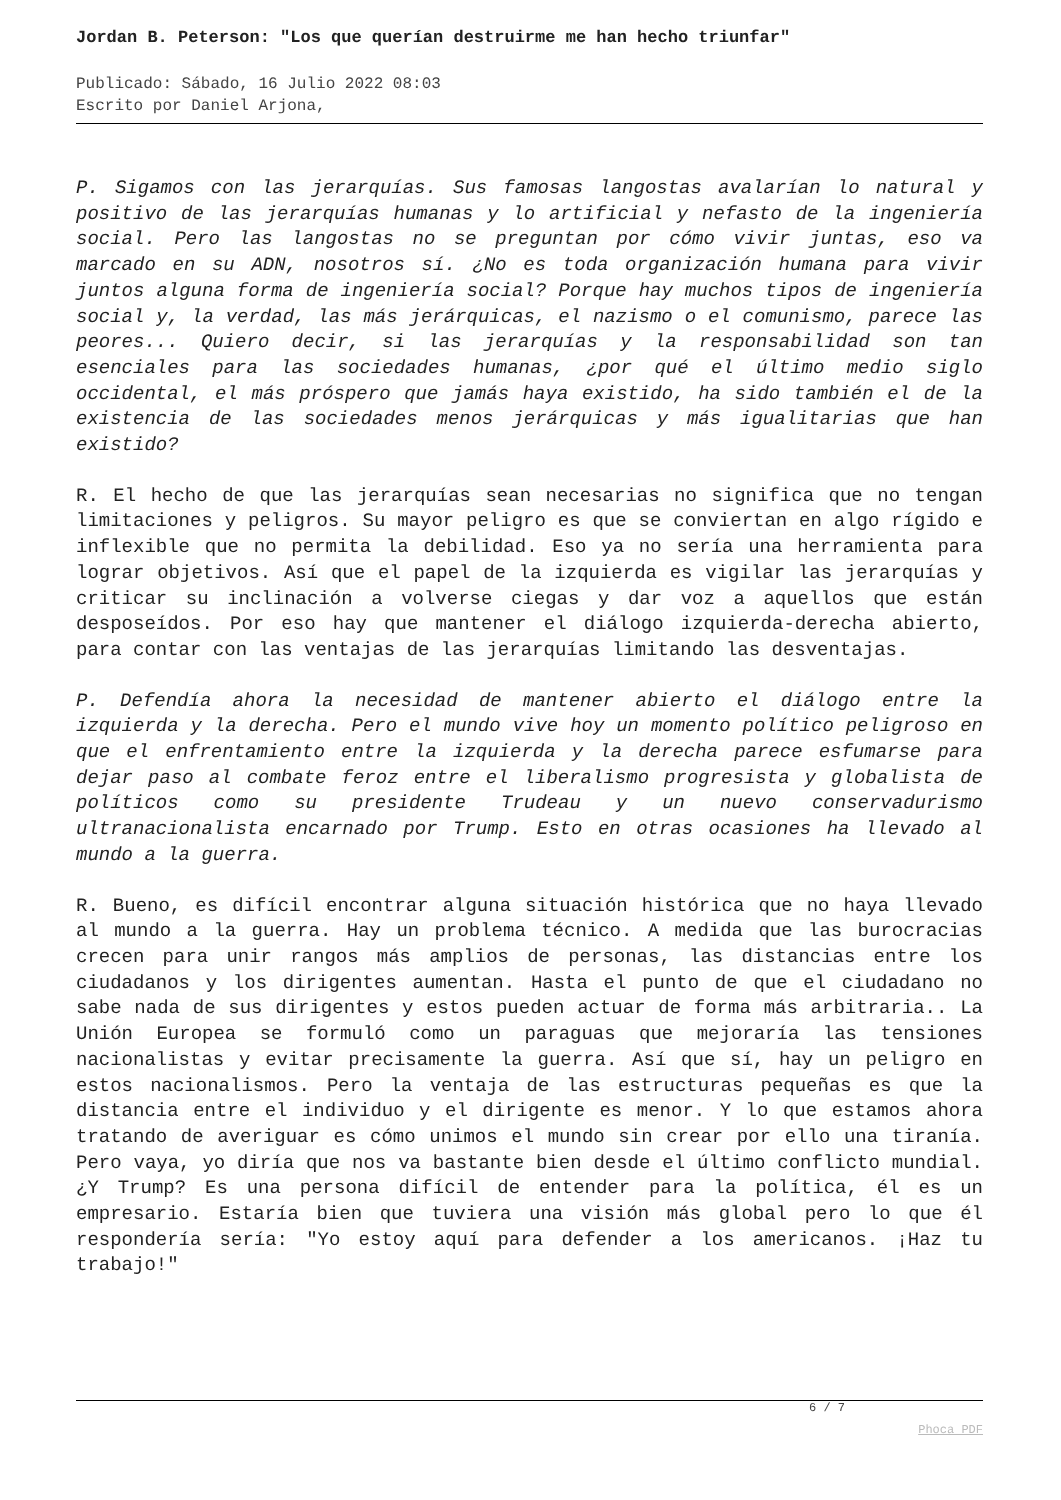Jordan B. Peterson: "Los que querían destruirme me han hecho triunfar"
Publicado: Sábado, 16 Julio 2022 08:03
Escrito por Daniel Arjona,
P. Sigamos con las jerarquías. Sus famosas langostas avalarían lo natural y positivo de las jerarquías humanas y lo artificial y nefasto de la ingeniería social. Pero las langostas no se preguntan por cómo vivir juntas, eso va marcado en su ADN, nosotros sí. ¿No es toda organización humana para vivir juntos alguna forma de ingeniería social? Porque hay muchos tipos de ingeniería social y, la verdad, las más jerárquicas, el nazismo o el comunismo, parece las peores... Quiero decir, si las jerarquías y la responsabilidad son tan esenciales para las sociedades humanas, ¿por qué el último medio siglo occidental, el más próspero que jamás haya existido, ha sido también el de la existencia de las sociedades menos jerárquicas y más igualitarias que han existido?
R. El hecho de que las jerarquías sean necesarias no significa que no tengan limitaciones y peligros. Su mayor peligro es que se conviertan en algo rígido e inflexible que no permita la debilidad. Eso ya no sería una herramienta para lograr objetivos. Así que el papel de la izquierda es vigilar las jerarquías y criticar su inclinación a volverse ciegas y dar voz a aquellos que están desposeídos. Por eso hay que mantener el diálogo izquierda-derecha abierto, para contar con las ventajas de las jerarquías limitando las desventajas.
P. Defendía ahora la necesidad de mantener abierto el diálogo entre la izquierda y la derecha. Pero el mundo vive hoy un momento político peligroso en que el enfrentamiento entre la izquierda y la derecha parece esfumarse para dejar paso al combate feroz entre el liberalismo progresista y globalista de políticos como su presidente Trudeau y un nuevo conservadurismo ultranacionalista encarnado por Trump. Esto en otras ocasiones ha llevado al mundo a la guerra.
R. Bueno, es difícil encontrar alguna situación histórica que no haya llevado al mundo a la guerra. Hay un problema técnico. A medida que las burocracias crecen para unir rangos más amplios de personas, las distancias entre los ciudadanos y los dirigentes aumentan. Hasta el punto de que el ciudadano no sabe nada de sus dirigentes y estos pueden actuar de forma más arbitraria.. La Unión Europea se formuló como un paraguas que mejoraría las tensiones nacionalistas y evitar precisamente la guerra. Así que sí, hay un peligro en estos nacionalismos. Pero la ventaja de las estructuras pequeñas es que la distancia entre el individuo y el dirigente es menor. Y lo que estamos ahora tratando de averiguar es cómo unimos el mundo sin crear por ello una tiranía. Pero vaya, yo diría que nos va bastante bien desde el último conflicto mundial. ¿Y Trump? Es una persona difícil de entender para la política, él es un empresario. Estaría bien que tuviera una visión más global pero lo que él respondería sería: "Yo estoy aquí para defender a los americanos. ¡Haz tu trabajo!"
6 / 7
Phoca PDF